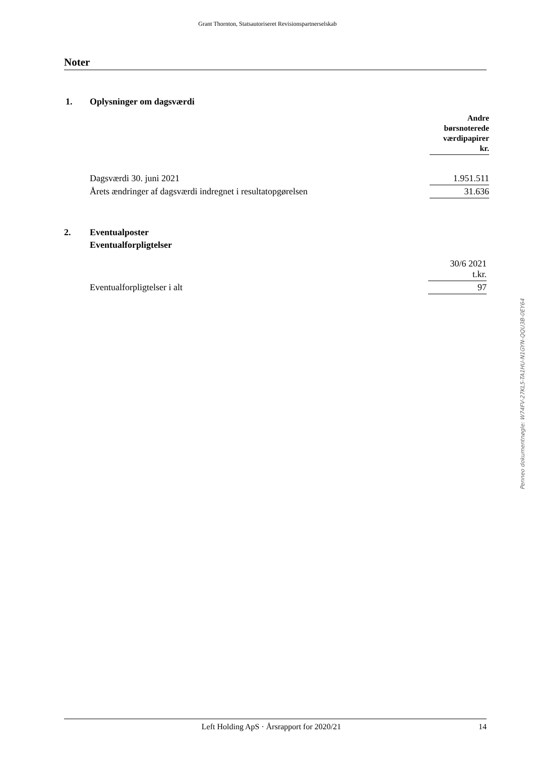Grant Thornton, Statsautoriseret Revisionspartnerselskab
Noter
| 1. | Oplysninger om dagsværdi | |
| | | Andre børsnoterede værdipapirer kr. |
| | Dagsværdi 30. juni 2021 | 1.951.511 |
| | Årets ændringer af dagsværdi indregnet i resultatopgørelsen | 31.636 |
| 2. | Eventualposter | |
| | Eventualforpligtelser | |
| | | 30/6 2021 t.kr. |
| | Eventualforpligtelser i alt | 97 |
Penneo dokumentnøgle: W74FV-27KL5-TA1HU-N1GYN-QQU3B-0EY64
Left Holding ApS · Årsrapport for 2020/21 14